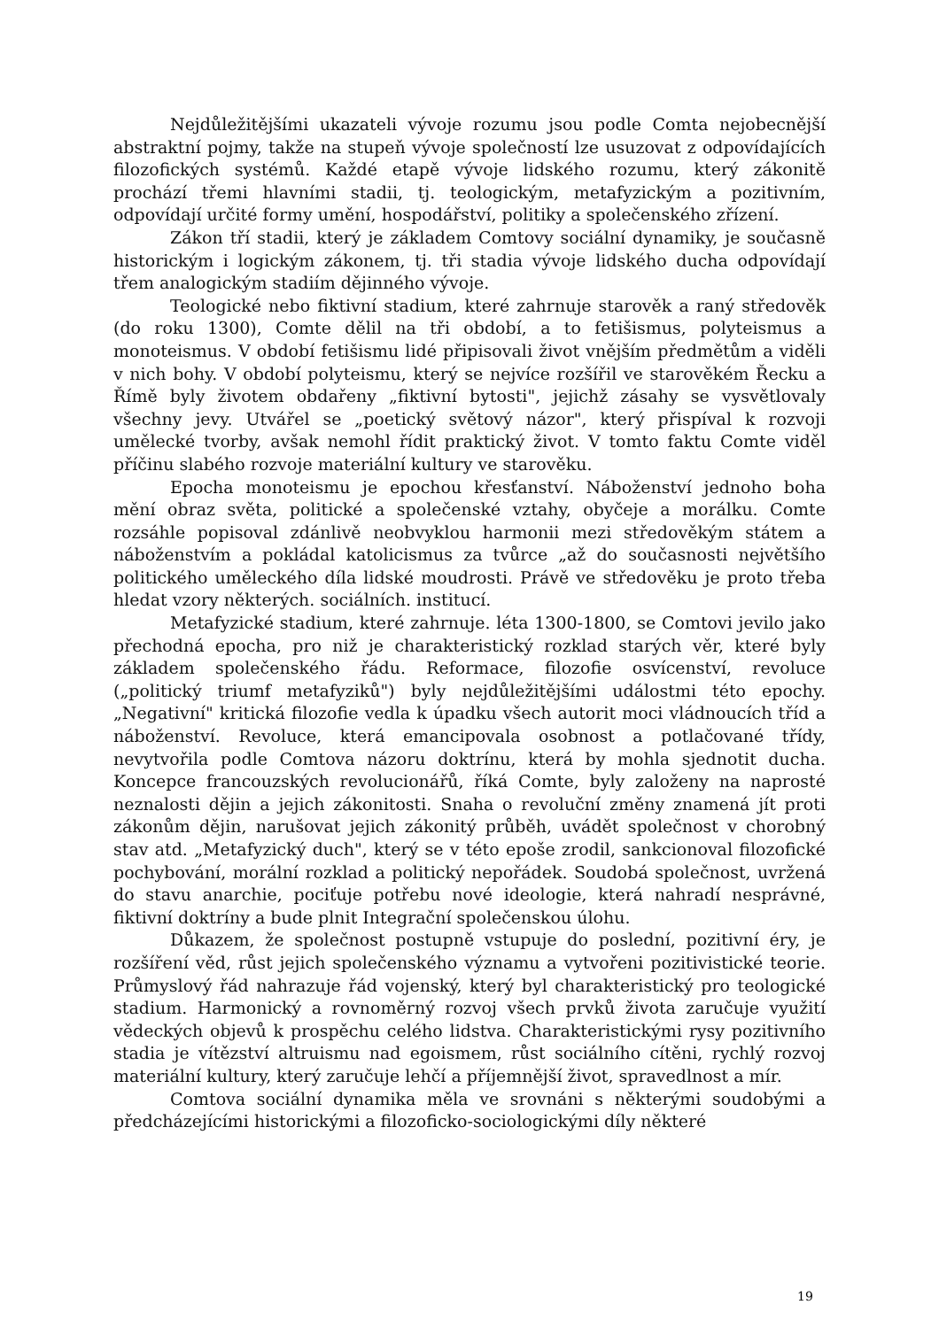Nejdůležitějšími ukazateli vývoje rozumu jsou podle Comta nej­obecnější abstraktní pojmy, takže na stupeň vývoje společností lze usuzovat z odpovídajících filozofických systémů. Každé etapě vývoje lidského rozumu, který zákonitě prochází třemi hlavními stadii, tj. teologickým, metafyzickým a pozitivním, odpovídají určité formy umění, hospodářství, politiky a společenského zřízení.
Zákon tří stadii, který je základem Comtovy sociální dynamiky, je současně historickým i logickým zákonem, tj. tři stadia vývoje lidského ducha odpovídají třem analogickým stadiím dějinného vývoje.
Teologické nebo fiktivní stadium, které zahrnuje starověk a raný středověk (do roku 1300), Comte dělil na tři období, a to fetišismus, polyteismus a monoteismus. V období fetišismu lidé připisovali život vnějším předmětům a viděli v nich bohy. V období polyteismu, který se nejvíce rozšířil ve starověkém Řecku a Římě byly životem obdařeny „fiktivní bytosti", jejichž zásahy se vysvětlovaly všechny jevy. Utvářel se „poetický světový názor", který přispíval k rozvoji umělecké tvorby, avšak nemohl řídit praktický život. V tomto faktu Comte viděl příčinu slabého rozvoje materiální kultury ve starověku.
Epocha monoteismu je epochou křesťanství. Náboženství jednoho boha mění obraz světa, politické a společenské vztahy, obyčeje a morálku. Comte rozsáhle popisoval zdánlivě neobvyklou harmonii mezi středověkým státem a náboženstvím a pokládal katolicismus za tvůrce „až do současnosti největšího politického uměleckého díla lidské moudrosti. Právě ve středověku je proto třeba hledat vzory některých. sociálních. institucí.
Metafyzické stadium, které zahrnuje. léta 1300-1800, se Comtovi jevilo jako přechodná epocha, pro niž je charakteristický rozklad starých věr, které byly základem společenského řádu. Reformace, filozofie osvícenství, revoluce („politický triumf metafyziků") byly nejdůležitějšími událostmi této epochy. „Negativní" kritická filozofie vedla k úpadku všech autorit moci vládnoucích tříd a náboženství. Revoluce, která emancipovala osobnost a potlačované třídy, nevytvořila podle Comtova názoru doktrínu, která by mohla sjednotit ducha. Koncepce francouzských revolucionářů, říká Comte, byly založeny na naprosté neznalosti dějin a jejich zákonitosti. Snaha o revoluční změny znamená jít proti zákonům dějin, narušovat jejich zákonitý průběh, uvádět společnost v chorobný stav atd. „Metafyzický duch", který se v této epoše zrodil, sankcionoval filozofické pochybování, morální rozklad a politický nepořádek. Soudobá společnost, uvržená do stavu anarchie, pociťuje potřebu nové ideologie, která nahradí nesprávné, fiktivní doktríny a bude plnit Integrační společenskou úlohu.
Důkazem, že společnost postupně vstupuje do poslední, pozitivní éry, je rozšíření věd, růst jejich společenského významu a vytvořeni pozitivistické teorie. Průmyslový řád nahrazuje řád vojenský, který byl charakteristický pro teologické stadium. Harmonický a rovnoměrný rozvoj všech prvků života zaručuje využití vědeckých objevů k prospěchu celého lidstva. Charakteristickými rysy pozitivního stadia je vítězství altruismu nad egoismem, růst sociálního cítěni, rychlý rozvoj materiální kultury, který zaručuje lehčí a příjemnější život, spravedlnost a mír.
Comtova sociální dynamika měla ve srovnáni s některými soudobými a předcházejícími historickými a filozoficko-sociologickými díly některé
19